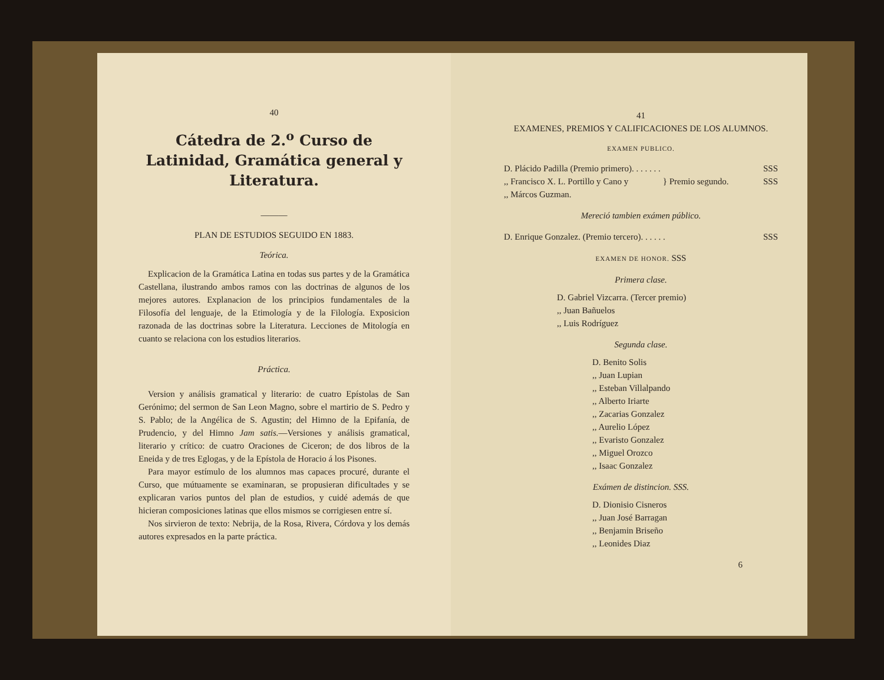40
Cátedra de 2.<sup>o</sup> Curso de Latinidad, Gramática general y Literatura.
———
PLAN DE ESTUDIOS SEGUIDO EN 1883.
Teórica.
Explicacion de la Gramática Latina en todas sus partes y de la Gramática Castellana, ilustrando ambos ramos con las doctrinas de algunos de los mejores autores. Explanacion de los principios fundamentales de la Filosofía del lenguaje, de la Etimología y de la Filología. Exposicion razonada de las doctrinas sobre la Literatura. Lecciones de Mitología en cuanto se relaciona con los estudios literarios.
Práctica.
Version y análisis gramatical y literario: de cuatro Epístolas de San Gerónimo; del sermon de San Leon Magno, sobre el martirio de S. Pedro y S. Pablo; de la Angélica de S. Agustin; del Himno de la Epifanía, de Prudencio, y del Himno Jam satis.—Versiones y análisis gramatical, literario y crítico: de cuatro Oraciones de Ciceron; de dos libros de la Eneida y de tres Eglogas, y de la Epístola de Horacio á los Pisones.
Para mayor estímulo de los alumnos mas capaces procuré, durante el Curso, que mútuamente se examinaran, se propusieran dificultades y se explicaran varios puntos del plan de estudios, y cuidé además de que hicieran composiciones latinas que ellos mismos se corrigiesen entre sí.
Nos sirvieron de texto: Nebrija, de la Rosa, Rivera, Córdova y los demás autores expresados en la parte práctica.
41
EXAMENES, PREMIOS Y CALIFICACIONES DE LOS ALUMNOS.
EXAMEN PUBLICO.
D. Plácido Padilla (Premio primero). . . . . . . SSS
,, Francisco X. L. Portillo y Cano y
,, Márcos Guzman. } Premio segundo. SSS
Mereció tambien exámen público.
D. Enrique Gonzalez. (Premio tercero). . . . . . SSS
EXAMEN DE HONOR. SSS
Primera clase.
D. Gabriel Vizcarra. (Tercer premio)
,, Juan Bañuelos
,, Luis Rodríguez
Segunda clase.
D. Benito Solis
,, Juan Lupian
,, Esteban Villalpando
,, Alberto Iriarte
,, Zacarias Gonzalez
,, Aurelio López
,, Evaristo Gonzalez
,, Miguel Orozco
,, Isaac Gonzalez
Exámen de distincion. SSS.
D. Dionisio Cisneros
,, Juan José Barragan
,, Benjamin Briseño
,, Leonides Diaz
6